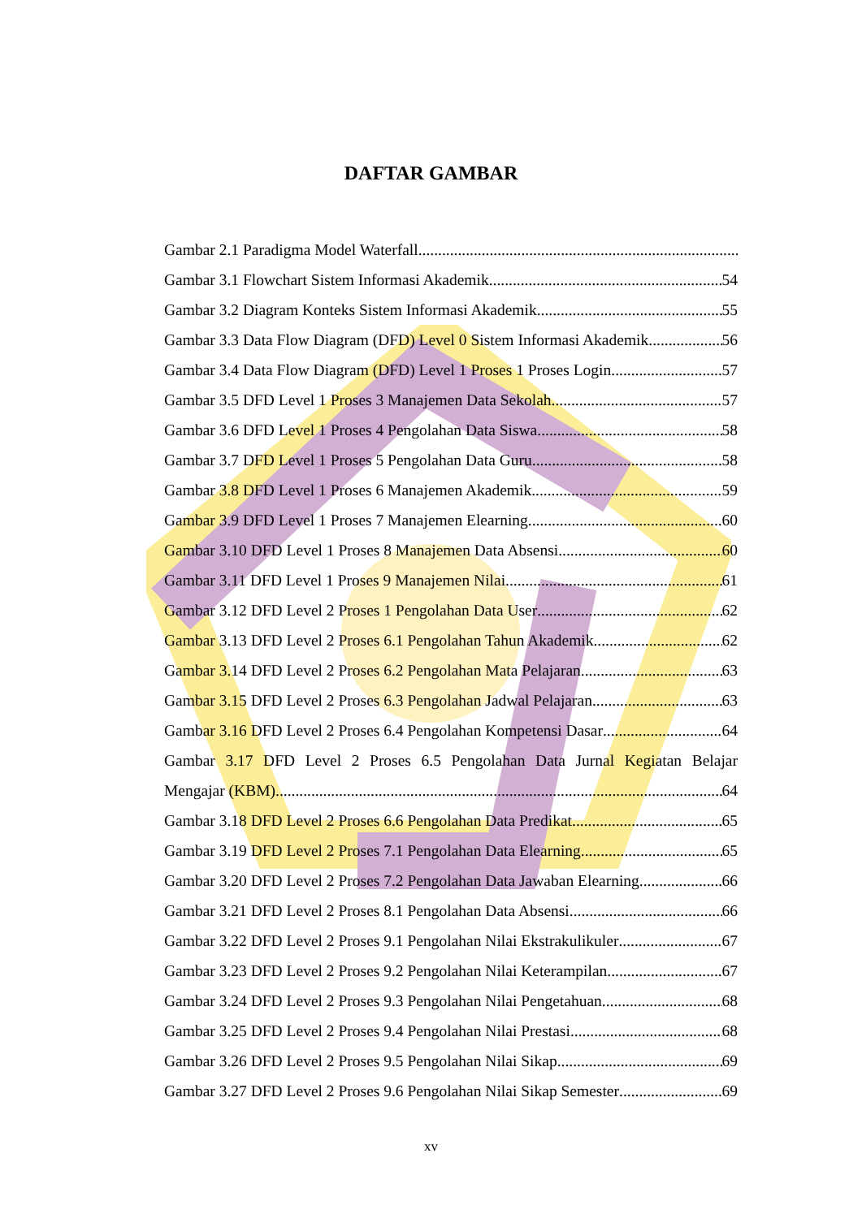DAFTAR GAMBAR
Gambar 2.1 Paradigma Model Waterfall
Gambar 3.1 Flowchart Sistem Informasi Akademik 54
Gambar 3.2 Diagram Konteks Sistem Informasi Akademik 55
Gambar 3.3 Data Flow Diagram (DFD) Level 0 Sistem Informasi Akademik 56
Gambar 3.4 Data Flow Diagram (DFD) Level 1 Proses 1 Proses Login 57
Gambar 3.5 DFD Level 1 Proses 3 Manajemen Data Sekolah 57
Gambar 3.6 DFD Level 1 Proses 4 Pengolahan Data Siswa 58
Gambar 3.7 DFD Level 1 Proses 5 Pengolahan Data Guru 58
Gambar 3.8 DFD Level 1 Proses 6 Manajemen Akademik 59
Gambar 3.9 DFD Level 1 Proses 7 Manajemen Elearning 60
Gambar 3.10 DFD Level 1 Proses 8 Manajemen Data Absensi 60
Gambar 3.11 DFD Level 1 Proses 9 Manajemen Nilai 61
Gambar 3.12 DFD Level 2 Proses 1 Pengolahan Data User 62
Gambar 3.13 DFD Level 2 Proses 6.1 Pengolahan Tahun Akademik 62
Gambar 3.14 DFD Level 2 Proses 6.2 Pengolahan Mata Pelajaran 63
Gambar 3.15 DFD Level 2 Proses 6.3 Pengolahan Jadwal Pelajaran 63
Gambar 3.16 DFD Level 2 Proses 6.4 Pengolahan Kompetensi Dasar 64
Gambar 3.17 DFD Level 2 Proses 6.5 Pengolahan Data Jurnal Kegiatan Belajar
Mengajar (KBM) 64
Gambar 3.18 DFD Level 2 Proses 6.6 Pengolahan Data Predikat 65
Gambar 3.19 DFD Level 2 Proses 7.1 Pengolahan Data Elearning 65
Gambar 3.20 DFD Level 2 Proses 7.2 Pengolahan Data Jawaban Elearning 66
Gambar 3.21 DFD Level 2 Proses 8.1 Pengolahan Data Absensi 66
Gambar 3.22 DFD Level 2 Proses 9.1 Pengolahan Nilai Ekstrakulikuler 67
Gambar 3.23 DFD Level 2 Proses 9.2 Pengolahan Nilai Keterampilan 67
Gambar 3.24 DFD Level 2 Proses 9.3 Pengolahan Nilai Pengetahuan 68
Gambar 3.25 DFD Level 2 Proses 9.4 Pengolahan Nilai Prestasi 68
Gambar 3.26 DFD Level 2 Proses 9.5 Pengolahan Nilai Sikap 69
Gambar 3.27 DFD Level 2 Proses 9.6 Pengolahan Nilai Sikap Semester 69
xv